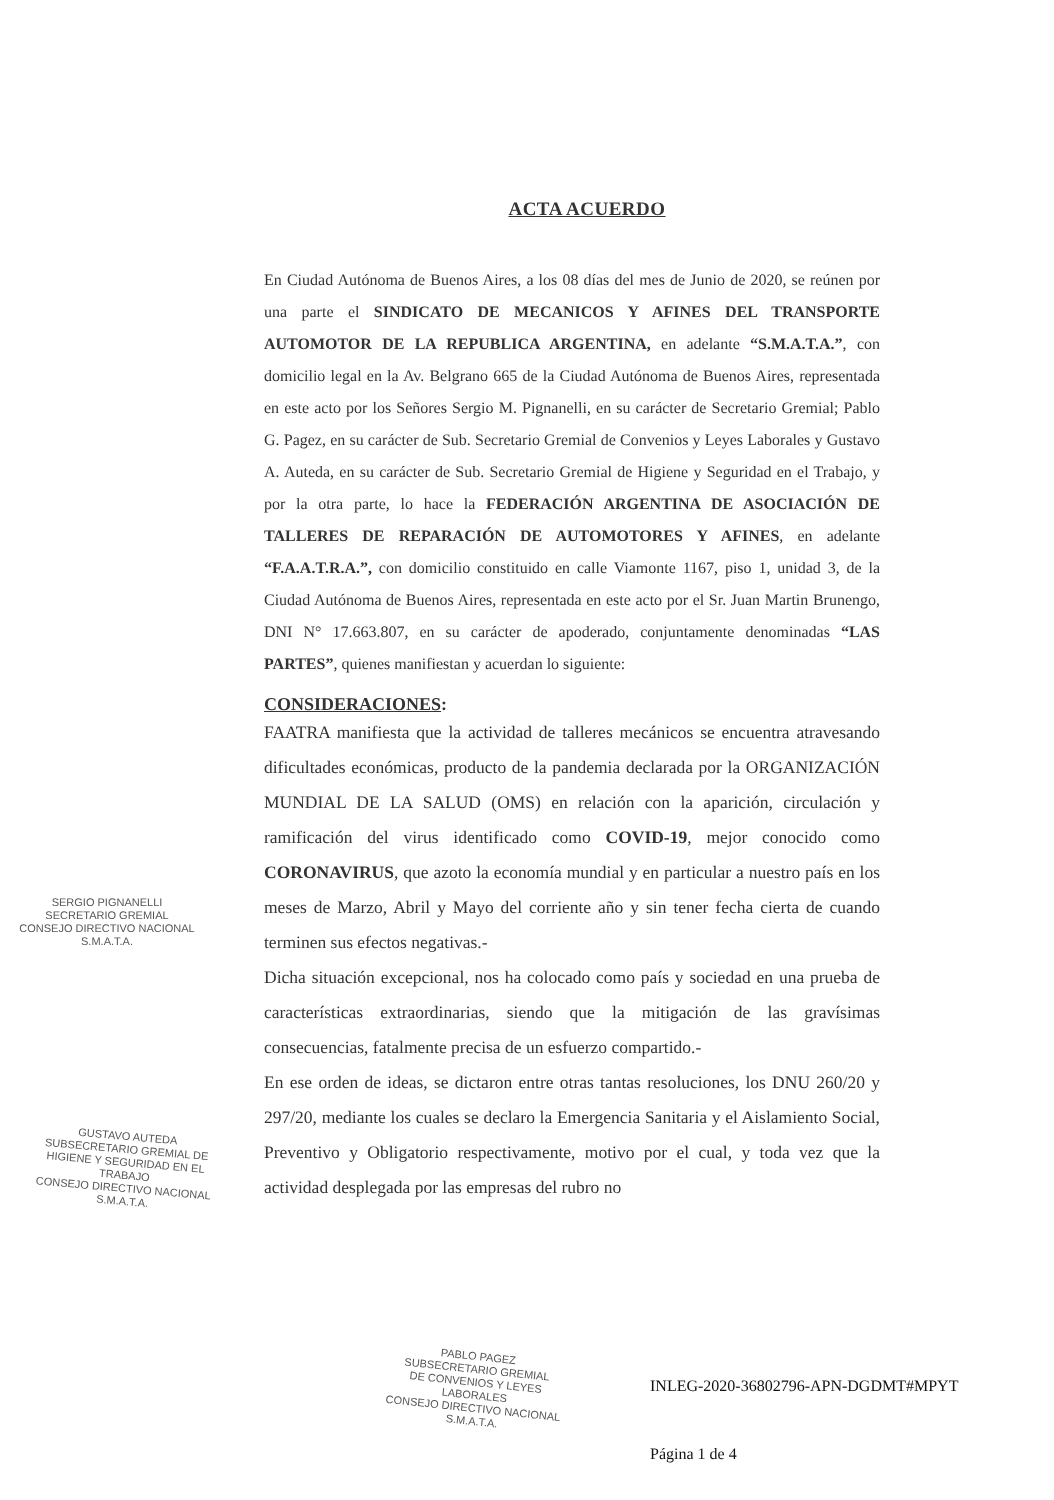ACTA ACUERDO
En Ciudad Autónoma de Buenos Aires, a los 08 días del mes de Junio de 2020, se reúnen por una parte el SINDICATO DE MECANICOS Y AFINES DEL TRANSPORTE AUTOMOTOR DE LA REPUBLICA ARGENTINA, en adelante “S.M.A.T.A.”, con domicilio legal en la Av. Belgrano 665 de la Ciudad Autónoma de Buenos Aires, representada en este acto por los Señores Sergio M. Pignanelli, en su carácter de Secretario Gremial; Pablo G. Pagez, en su carácter de Sub. Secretario Gremial de Convenios y Leyes Laborales y Gustavo A. Auteda, en su carácter de Sub. Secretario Gremial de Higiene y Seguridad en el Trabajo, y por la otra parte, lo hace la FEDERACIÓN ARGENTINA DE ASOCIACIÓN DE TALLERES DE REPARACIÓN DE AUTOMOTORES Y AFINES, en adelante “F.A.A.T.R.A.”, con domicilio constituido en calle Viamonte 1167, piso 1, unidad 3, de la Ciudad Autónoma de Buenos Aires, representada en este acto por el Sr. Juan Martin Brunengo, DNI N° 17.663.807, en su carácter de apoderado, conjuntamente denominadas “LAS PARTES”, quienes manifiestan y acuerdan lo siguiente:
CONSIDERACIONES:
FAATRA manifiesta que la actividad de talleres mecánicos se encuentra atravesando dificultades económicas, producto de la pandemia declarada por la ORGANIZACIÓN MUNDIAL DE LA SALUD (OMS) en relación con la aparición, circulación y ramificación del virus identificado como COVID-19, mejor conocido como CORONAVIRUS, que azoto la economía mundial y en particular a nuestro país en los meses de Marzo, Abril y Mayo del corriente año y sin tener fecha cierta de cuando terminen sus efectos negativas.-
Dicha situación excepcional, nos ha colocado como país y sociedad en una prueba de características extraordinarias, siendo que la mitigación de las gravísimas consecuencias, fatalmente precisa de un esfuerzo compartido.-
En ese orden de ideas, se dictaron entre otras tantas resoluciones, los DNU 260/20 y 297/20, mediante los cuales se declaro la Emergencia Sanitaria y el Aislamiento Social, Preventivo y Obligatorio respectivamente, motivo por el cual, y toda vez que la actividad desplegada por las empresas del rubro no
SERGIO PIGNANELLI
SECRETARIO GREMIAL
CONSEJO DIRECTIVO NACIONAL
S.M.A.T.A.
GUSTAVO AUTEDA
SUBSECRETARIO GREMIAL DE
HIGIENE Y SEGURIDAD EN EL TRABAJO
CONSEJO DIRECTIVO NACIONAL
S.M.A.T.A.
PABLO PAGEZ
SUBSECRETARIO GREMIAL
DE CONVENIOS Y LEYES LABORALES
CONSEJO DIRECTIVO NACIONAL
S.M.A.T.A.
INLEG-2020-36802796-APN-DGDMT#MPYT
Página 1 de 4